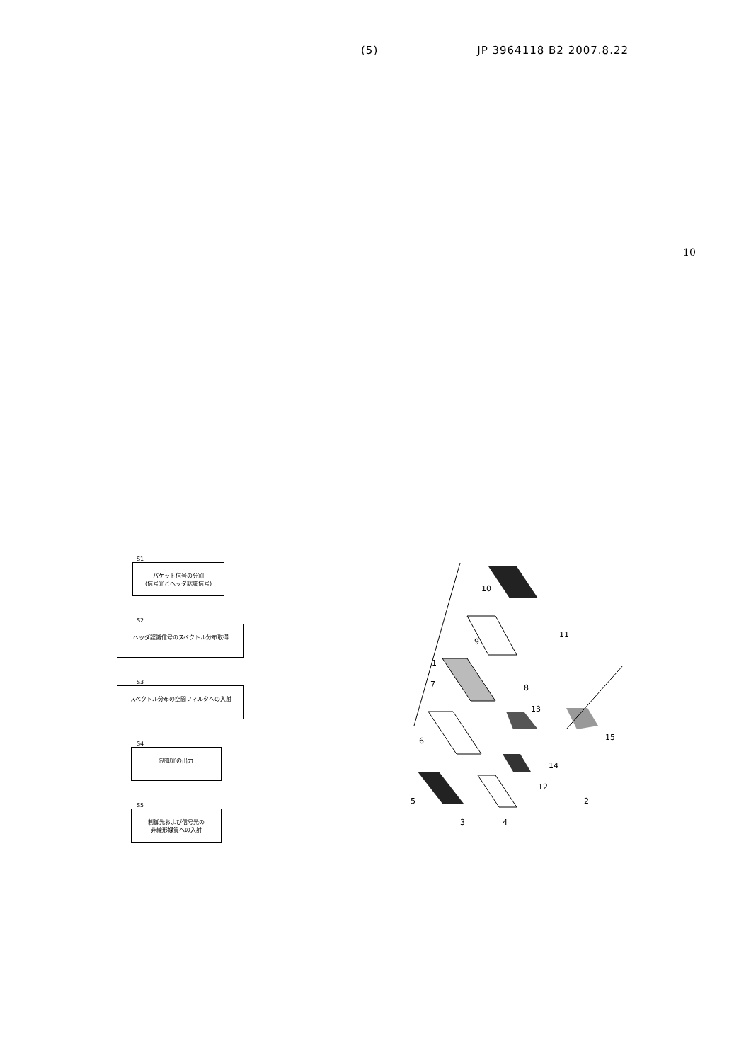(5) JP 3964118 B2 2007.8.22
10
S1
パケット信号の分割
(信号光とヘッダ認識信号)
S2
ヘッダ認識信号のスペクトル分布取得
S3
スペクトル分布の空間フィルタへの入射
S4
制御光の出力
S5
制御光および信号光の
非線形媒質への入射
10
9
1
7
8
6
5
3
4
12
14
13
15
2
11